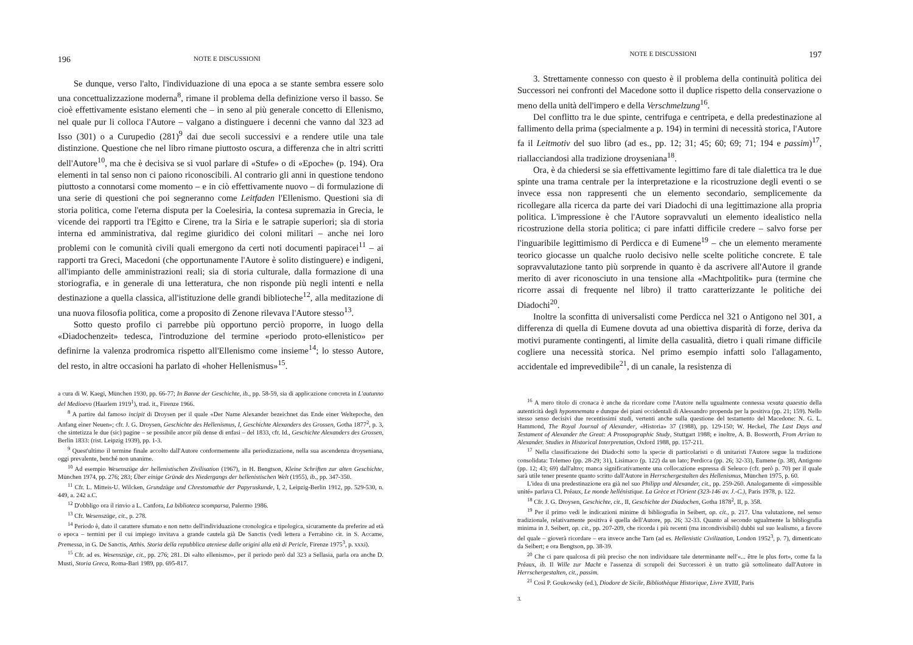196 NOTE E DISCUSSIONI
Se dunque, verso l'alto, l'individuazione di una epoca a se stante sembra essere solo una concettualizzazione moderna<sup>8</sup>, rimane il problema della definizione verso il basso. Se cioè effettivamente esistano elementi che – in seno al più generale concetto di Ellenismo, nel quale pur li colloca l'Autore – valgano a distinguere i decenni che vanno dal 323 ad Isso (301) o a Curupedio (281)<sup>9</sup> dai due secoli successivi e a rendere utile una tale distinzione. Questione che nel libro rimane piuttosto oscura, a differenza che in altri scritti dell'Autore<sup>10</sup>, ma che è decisiva se si vuol parlare di «Stufe» o di «Epoche» (p. 194). Ora elementi in tal senso non ci paiono riconoscibili. Al contrario gli anni in questione tendono piuttosto a connotarsi come momento – e in ciò effettivamente nuovo – di formulazione di una serie di questioni che poi segneranno come Leitfaden l'Ellenismo. Questioni sia di storia politica, come l'eterna disputa per la Coelesiria, la contesa supremazia in Grecia, le vicende dei rapporti tra l'Egitto e Cirene, tra la Siria e le satrapie superiori; sia di storia interna ed amministrativa, dal regime giuridico dei coloni militari – anche nei loro problemi con le comunità civili quali emergono da certi noti documenti papiracei<sup>11</sup> – ai rapporti tra Greci, Macedoni (che opportunamente l'Autore è solito distinguere) e indigeni, all'impianto delle amministrazioni reali; sia di storia culturale, dalla formazione di una storiografia, e in generale di una letteratura, che non risponde più negli intenti e nella destinazione a quella classica, all'istituzione delle grandi biblioteche<sup>12</sup>, alla meditazione di una nuova filosofia politica, come a proposito di Zenone rilevava l'Autore stesso<sup>13</sup>.
Sotto questo profilo ci parrebbe più opportuno perciò proporre, in luogo della «Diadochenzeit» tedesca, l'introduzione del termine «periodo proto-ellenistico» per definirne la valenza prodromica rispetto all'Ellenismo come insieme<sup>14</sup>; lo stesso Autore, del resto, in altre occasioni ha parlato di «hoher Hellenismus»<sup>15</sup>.
a cura di W. Kaegi, München 1930, pp. 66-77; In Banne der Geschichte, ib., pp. 58-59, sia di applicazione concreta in L'autunno del Medioevo (Haarlem 1919<sup>1</sup>), trad. it., Firenze 1966.
<sup>8</sup> A partire dal famoso incipit di Droysen per il quale «Der Name Alexander bezeichnet das Ende einer Weltepoche, den Anfang einer Neuen»; cfr. J. G. Droysen, Geschichte des Hellenismus, I, Geschichte Alexanders des Grossen, Gotha 1877<sup>2</sup>, p. 3, che sintetizza le due (sic) pagine – se possibile ancor più dense di enfasi – del 1833, cfr. Id., Geschichte Alexanders des Grossen, Berlin 1833: (rist. Leipzig 1939), pp. 1-3.
<sup>9</sup> Quest'ultimo il termine finale accolto dall'Autore conformemente alla periodizzazione, nella sua ascendenza droyseniana, oggi prevalente, benché non unanime.
<sup>10</sup> Ad esempio Wesenszüge der hellenistischen Zivilisation (1967), in H. Bengtson, Kleine Schriften zur alten Geschichte, München 1974, pp. 276; 283; Über einige Gründe des Niedergangs der hellenistischen Welt (1955), ib., pp. 347-350.
<sup>11</sup> Cfr. L. Mitteis-U. Wilcken, Grundzüge und Chrestomathie der Papyruskunde, I, 2, Leipzig-Berlin 1912, pp. 529-530, n. 449, a. 242 a.C.
<sup>12</sup> D'obbligo ora il rinvio a L. Canfora, La biblioteca scomparsa, Palermo 1986.
<sup>13</sup> Cfr. Wesenszüge, cit., p. 278.
<sup>14</sup> Periodo è, dato il carattere sfumato e non netto dell'individuazione cronologica e tipologica, sicuramente da preferire ad età o epoca – termini per il cui impiego invitava a grande cautela già De Sanctis (vedi lettera a Ferrabino cit. in S. Accame, Premessa, in G. De Sanctis, Atthis. Storia della repubblica ateniese dalle origini alla età di Pericle, Firenze 1975<sup>3</sup>, p. xxxi).
<sup>15</sup> Cfr. ad es. Wesenszüge, cit., pp. 276; 281. Di «alto ellenismo», per il periodo però dal 323 a Sellasia, parla ora anche D. Musti, Storia Greca, Roma-Bari 1989, pp. 695-817.
NOTE E DISCUSSIONI 197
3. Strettamente connesso con questo è il problema della continuità politica dei Successori nei confronti del Macedone sotto il duplice rispetto della conservazione o meno della unità dell'impero e della Verschmelzung<sup>16</sup>.
Del conflitto tra le due spinte, centrifuga e centripeta, e della predestinazione al fallimento della prima (specialmente a p. 194) in termini di necessità storica, l'Autore fa il Leitmotiv del suo libro (ad es., pp. 12; 31; 45; 60; 69; 71; 194 e passim)<sup>17</sup>, riallacciandosi alla tradizione droyseniana<sup>18</sup>.
Ora, è da chiedersi se sia effettivamente legittimo fare di tale dialettica tra le due spinte una trama centrale per la interpretazione e la ricostruzione degli eventi o se invece essa non rappresenti che un elemento secondario, semplicemente da ricollegare alla ricerca da parte dei vari Diadochi di una legittimazione alla propria politica. L'impressione è che l'Autore sopravvaluti un elemento idealistico nella ricostruzione della storia politica; ci pare infatti difficile credere – salvo forse per l'inguaribile legittimismo di Perdicca e di Eumene<sup>19</sup> – che un elemento meramente teorico giocasse un qualche ruolo decisivo nelle scelte politiche concrete. E tale sopravvalutazione tanto più sorprende in quanto è da ascrivere all'Autore il grande merito di aver riconosciuto in una tensione alla «Machtpolitik» pura (termine che ricorre assai di frequente nel libro) il tratto caratterizzante le politiche dei Diadochi<sup>20</sup>.
Inoltre la sconfitta di universalisti come Perdicca nel 321 o Antigono nel 301, a differenza di quella di Eumene dovuta ad una obiettiva disparità di forze, deriva da motivi puramente contingenti, al limite della casualità, dietro i quali rimane difficile cogliere una necessità storica. Nel primo esempio infatti solo l'allagamento, accidentale ed imprevedibile<sup>21</sup>, di un canale, la resistenza di
<sup>16</sup> A mero titolo di cronaca è anche da ricordare come l'Autore nella ugualmente connessa vexata quaestio della autenticità degli hypomnemata e dunque dei piani occidentali di Alessandro propenda per la positiva (pp. 21; 159). Nello stesso senso decisivi due recentissimi studi, vertenti anche sulla questione del testamento del Macedone: N. G. L. Hammond, The Royal Journal of Alexander, «Historia» 37 (1988), pp. 129-150; W. Heckel, The Last Days and Testament of Alexander the Great: A Prosopographic Study, Stuttgart 1988; e inoltre, A. B. Bosworth, From Arrian to Alexander. Studies in Historical Interpretation, Oxford 1988, pp. 157-211.
<sup>17</sup> Nella classificazione dei Diadochi sotto la specie di particolaristi o di unitaristi l'Autore segue la tradizione consolidata: Tolemeo (pp. 28-29; 31), Lisimaco (p. 122) da un lato; Perdicca (pp. 26; 32-33), Eumene (p. 38), Antigono (pp. 12; 43; 69) dall'altro; manca significativamente una collocazione espressa di Seleuco (cfr. però p. 70) per il quale sarà utile tener presente quanto scritto dall'Autore in Herrschergestalten des Hellenismus, München 1975, p. 60.
L'idea di una predestinazione era già nel suo Philipp und Alexander, cit., pp. 259-260. Analogamente di «impossible unité» parlava Cl. Préaux, Le monde hellénistique. La Grèce et l'Orient (323-146 av. J.-C.), Paris 1978, p. 122.
<sup>18</sup> Cfr. J. G. Droysen, Geschichte, cit., II, Geschichte der Diadochen, Gotha 1878<sup>2</sup>, II, p. 358.
<sup>19</sup> Per il primo vedi le indicazioni minime di bibliografia in Seibert, op. cit., p. 217. Una valutazione, nel senso tradizionale, relativamente positiva è quella dell'Autore, pp. 26; 32-33. Quanto al secondo ugualmente la bibliografia minima in J. Seibert, op. cit., pp. 207-209, che ricorda i più recenti (ma incondivisibili) dubbi sul suo lealismo, a favore del quale – gioverà ricordare – era invece anche Tarn (ad es. Hellenistic Civilization, London 1952<sup>3</sup>, p. 7), dimenticato da Seibert; e ora Bengtson, pp. 38-39.
<sup>20</sup> Che ci pare qualcosa di più preciso che non individuare tale determinante nell'«... être le plus fort», come fa la Préaux, ib. Il Wille zur Macht e l'assenza di scrupoli dei Successori è un tratto già sottolineato dall'Autore in Herrschergestalten, cit., passim.
<sup>21</sup> Così P. Goukowsky (ed.), Diodore de Sicile, Bibliothèque Historique, Livre XVIII, Paris
3.